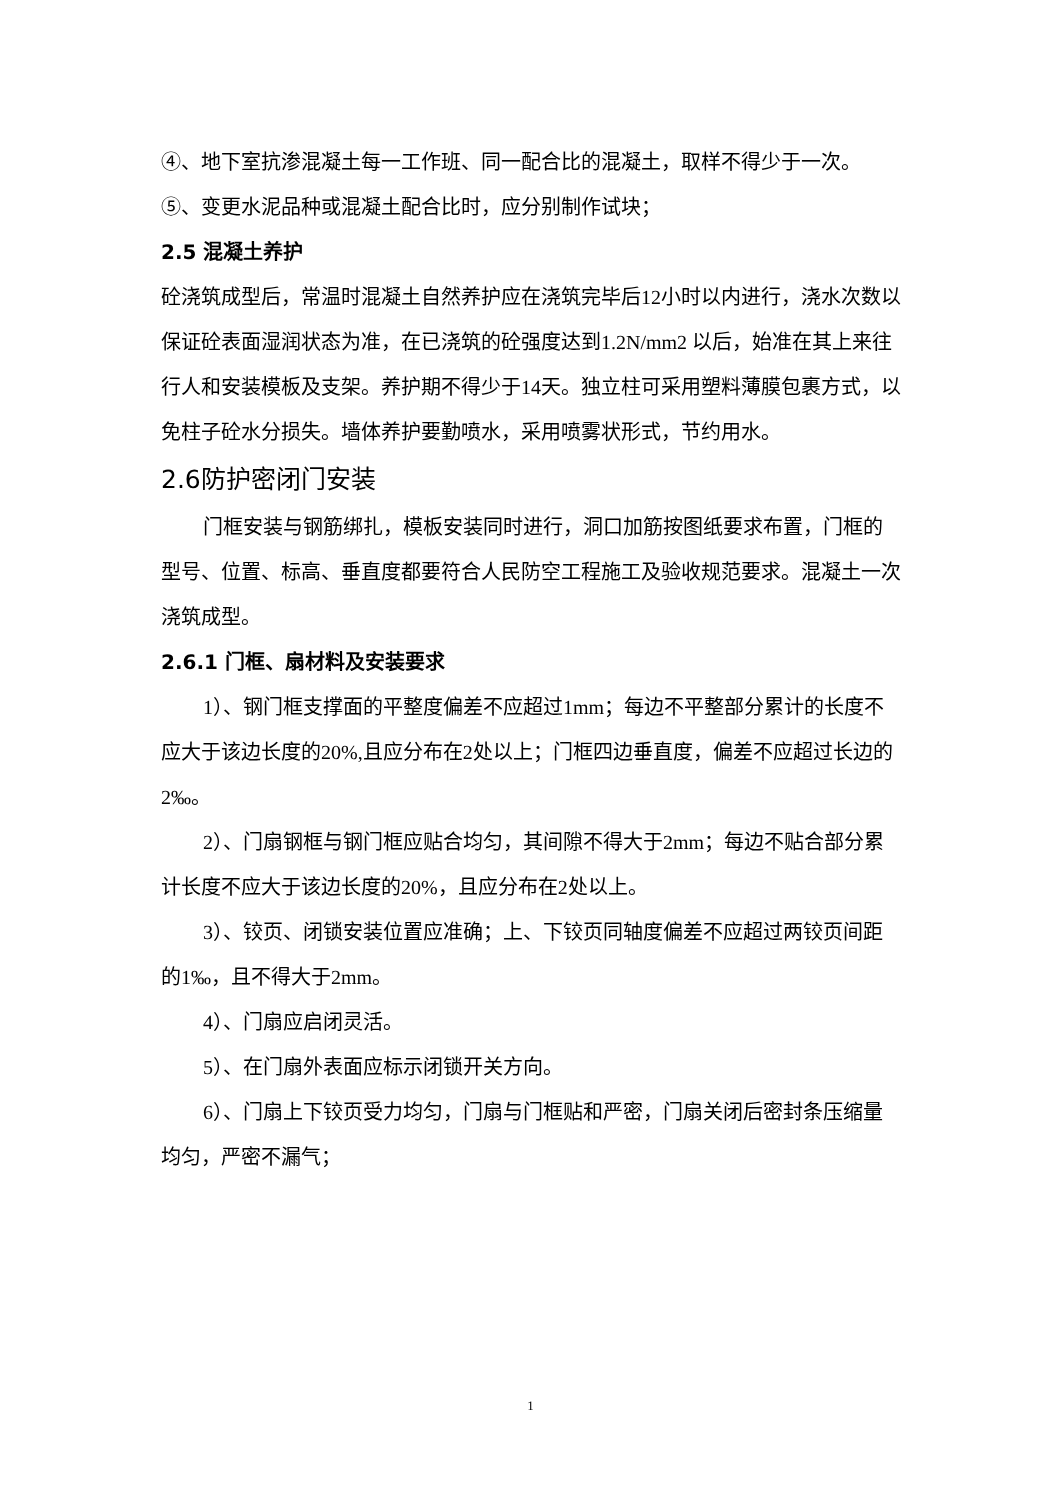④、地下室抗渗混凝土每一工作班、同一配合比的混凝土，取样不得少于一次。
⑤、变更水泥品种或混凝土配合比时，应分别制作试块；
2.5 混凝土养护
砼浇筑成型后，常温时混凝土自然养护应在浇筑完毕后12小时以内进行，浇水次数以保证砼表面湿润状态为准，在已浇筑的砼强度达到1.2N/mm2 以后，始准在其上来往行人和安装模板及支架。养护期不得少于14天。独立柱可采用塑料薄膜包裹方式，以免柱子砼水分损失。墙体养护要勤喷水，采用喷雾状形式，节约用水。
2.6防护密闭门安装
门框安装与钢筋绑扎，模板安装同时进行，洞口加筋按图纸要求布置，门框的型号、位置、标高、垂直度都要符合人民防空工程施工及验收规范要求。混凝土一次浇筑成型。
2.6.1 门框、扇材料及安装要求
1）、钢门框支撑面的平整度偏差不应超过1mm；每边不平整部分累计的长度不应大于该边长度的20%,且应分布在2处以上；门框四边垂直度，偏差不应超过长边的2‰。
2）、门扇钢框与钢门框应贴合均匀，其间隙不得大于2mm；每边不贴合部分累计长度不应大于该边长度的20%，且应分布在2处以上。
3）、铰页、闭锁安装位置应准确；上、下铰页同轴度偏差不应超过两铰页间距的1‰，且不得大于2mm。
4）、门扇应启闭灵活。
5）、在门扇外表面应标示闭锁开关方向。
6）、门扇上下铰页受力均匀，门扇与门框贴和严密，门扇关闭后密封条压缩量均匀，严密不漏气；
1